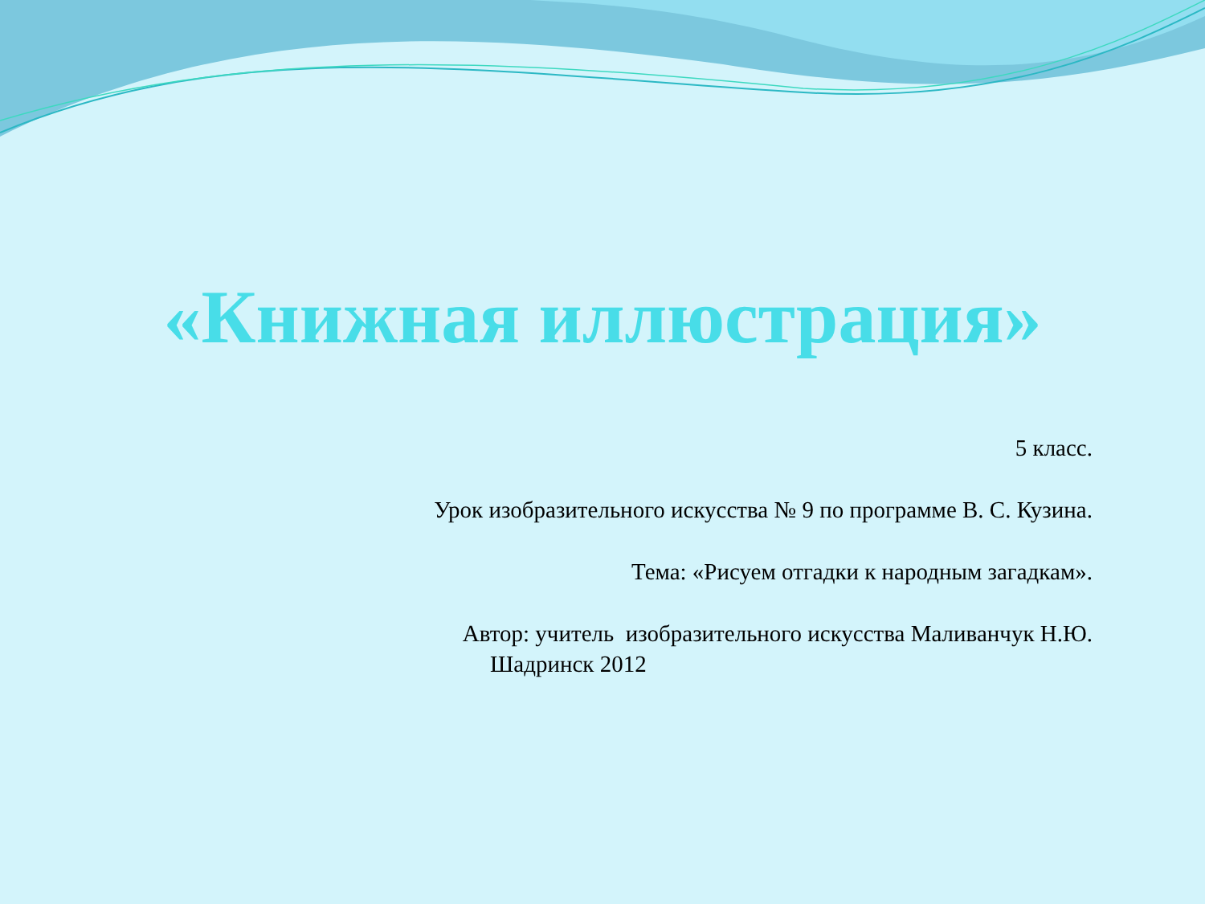«Книжная иллюстрация»
5 класс.
Урок изобразительного искусства № 9 по программе В. С. Кузина.
Тема: «Рисуем отгадки к народным загадкам».
Автор: учитель изобразительного искусства Маливанчук Н.Ю.
Шадринск 2012